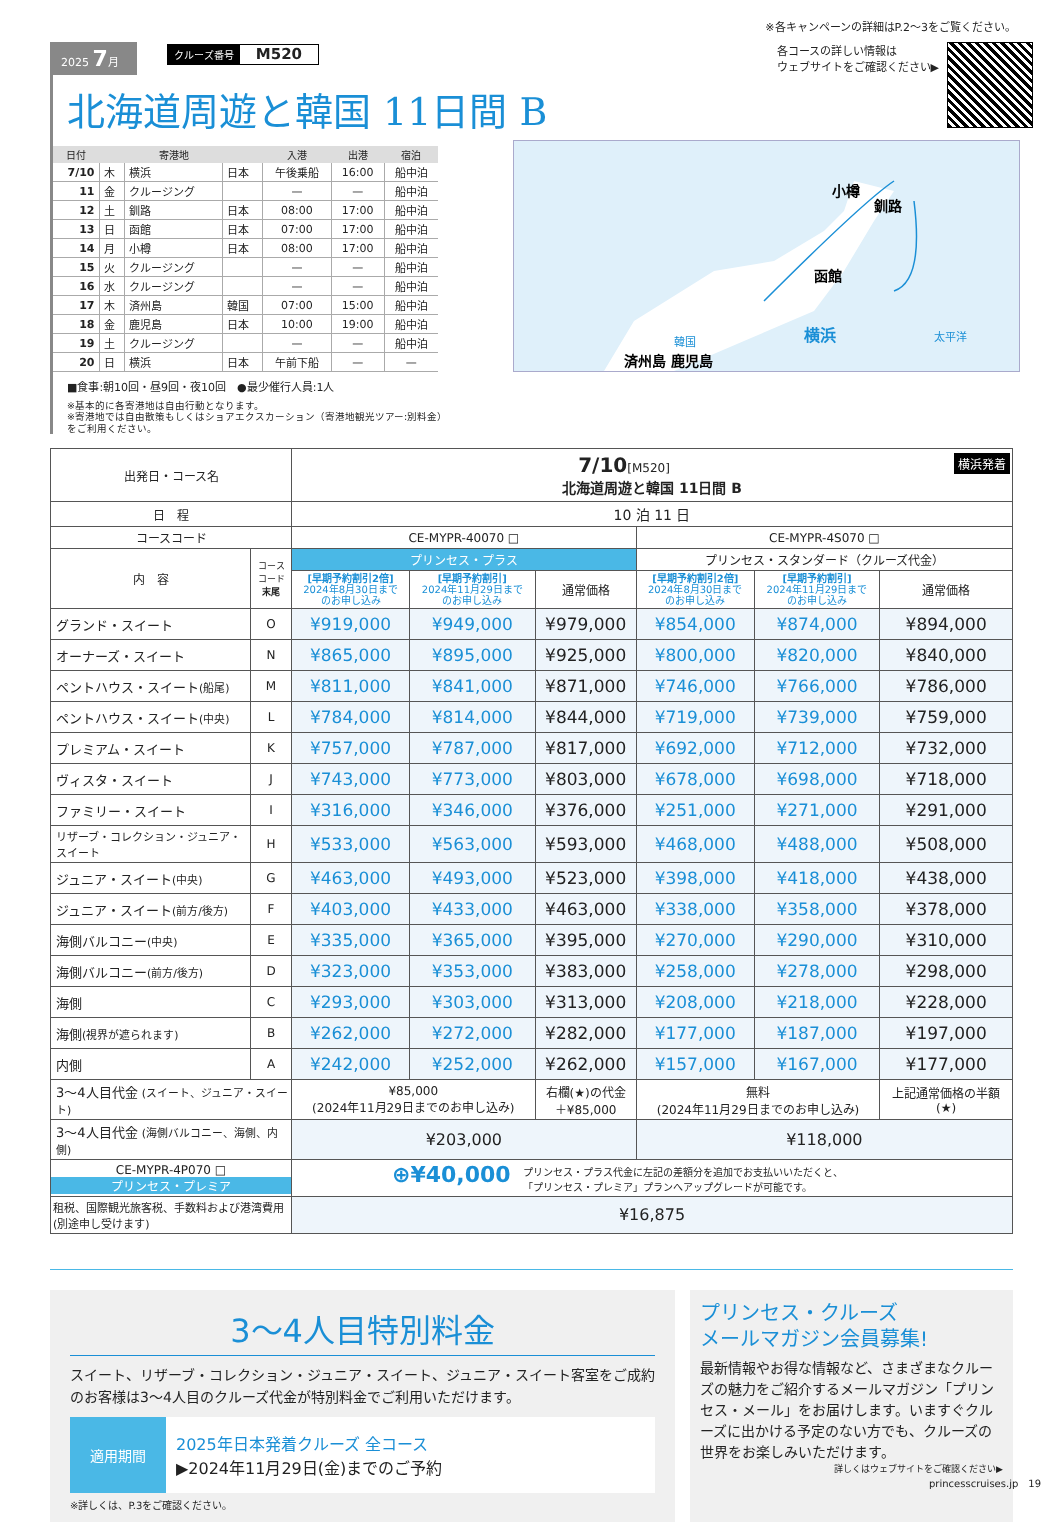※各キャンペーンの詳細はP.2〜3をご覧ください。
2025 7月 クルーズ番号 M520
北海道周遊と韓国 11日間 B
| 日付 | | 寄港地 | | 入港 | 出港 | 宿泊 |
| --- | --- | --- | --- | --- | --- | --- |
| 7/10 | 木 | 横浜 | 日本 | 午後乗船 | 16:00 | 船中泊 |
| 11 | 金 | クルージング | | — | — | 船中泊 |
| 12 | 土 | 釧路 | 日本 | 08:00 | 17:00 | 船中泊 |
| 13 | 日 | 函館 | 日本 | 07:00 | 17:00 | 船中泊 |
| 14 | 月 | 小樽 | 日本 | 08:00 | 17:00 | 船中泊 |
| 15 | 火 | クルージング | | — | — | 船中泊 |
| 16 | 水 | クルージング | | — | — | 船中泊 |
| 17 | 木 | 済州島 | 韓国 | 07:00 | 15:00 | 船中泊 |
| 18 | 金 | 鹿児島 | 日本 | 10:00 | 19:00 | 船中泊 |
| 19 | 土 | クルージング | | — | — | 船中泊 |
| 20 | 日 | 横浜 | 日本 | 午前下船 | — | — |
■食事:朝10回・昼9回・夜10回　●最少催行人員:1人
※基本的に各寄港地は自由行動となります。
※寄港地では自由散策もしくはショアエクスカーション（寄港地観光ツアー:別料金）をご利用ください。
各コースの詳しい情報は
ウェブサイトをご確認ください▶
小樽
釧路
函館
横浜
太平洋
韓国
済州島 鹿児島
| 出発日・コース名 | | 7/10 [M520] 横浜発着 北海道周遊と韓国 11日間 B | | | | | |
| 日 程 | | 10 泊 11 日 | | | | | |
| コースコード | | CE-MYPR-40070 □ | | | CE-MYPR-4S070 □ | | |
| 内 容 | コース コード 末尾 | プリンセス・プラス | | | プリンセス・スタンダード（クルーズ代金） | | |
| | | [早期予約割引2倍] 2024年8月30日まで のお申し込み | [早期予約割引] 2024年11月29日まで のお申し込み | 通常価格 | [早期予約割引2倍] 2024年8月30日まで のお申し込み | [早期予約割引] 2024年11月29日まで のお申し込み | 通常価格 |
| グランド・スイート | O | ¥919,000 | ¥949,000 | ¥979,000 | ¥854,000 | ¥874,000 | ¥894,000 |
| オーナーズ・スイート | N | ¥865,000 | ¥895,000 | ¥925,000 | ¥800,000 | ¥820,000 | ¥840,000 |
| ペントハウス・スイート (船尾) | M | ¥811,000 | ¥841,000 | ¥871,000 | ¥746,000 | ¥766,000 | ¥786,000 |
| ペントハウス・スイート (中央) | L | ¥784,000 | ¥814,000 | ¥844,000 | ¥719,000 | ¥739,000 | ¥759,000 |
| プレミアム・スイート | K | ¥757,000 | ¥787,000 | ¥817,000 | ¥692,000 | ¥712,000 | ¥732,000 |
| ヴィスタ・スイート | J | ¥743,000 | ¥773,000 | ¥803,000 | ¥678,000 | ¥698,000 | ¥718,000 |
| ファミリー・スイート | I | ¥316,000 | ¥346,000 | ¥376,000 | ¥251,000 | ¥271,000 | ¥291,000 |
| リザーブ・コレクション・ジュニア・スイート | H | ¥533,000 | ¥563,000 | ¥593,000 | ¥468,000 | ¥488,000 | ¥508,000 |
| ジュニア・スイート (中央) | G | ¥463,000 | ¥493,000 | ¥523,000 | ¥398,000 | ¥418,000 | ¥438,000 |
| ジュニア・スイート (前方/後方) | F | ¥403,000 | ¥433,000 | ¥463,000 | ¥338,000 | ¥358,000 | ¥378,000 |
| 海側バルコニー (中央) | E | ¥335,000 | ¥365,000 | ¥395,000 | ¥270,000 | ¥290,000 | ¥310,000 |
| 海側バルコニー (前方/後方) | D | ¥323,000 | ¥353,000 | ¥383,000 | ¥258,000 | ¥278,000 | ¥298,000 |
| 海側 | C | ¥293,000 | ¥303,000 | ¥313,000 | ¥208,000 | ¥218,000 | ¥228,000 |
| 海側 (視界が遮られます) | B | ¥262,000 | ¥272,000 | ¥282,000 | ¥177,000 | ¥187,000 | ¥197,000 |
| 内側 | A | ¥242,000 | ¥252,000 | ¥262,000 | ¥157,000 | ¥167,000 | ¥177,000 |
| 3〜4人目代金 (スイート、ジュニア・スイート) | | ¥85,000 (2024年11月29日までのお申し込み) | | 右欄(★)の代金 ＋¥85,000 | 無料 (2024年11月29日までのお申し込み) | | 上記通常価格の半額 (★) |
| 3〜4人目代金 (海側バルコニー、海側、内側) | | ¥203,000 | | | ¥118,000 | | |
| CE-MYPR-4P070 □ プリンセス・プレミア | | ⊕¥40,000 プリンセス・プラス代金に左記の差額分を追加でお支払いいただくと、 「プリンセス・プレミア」プランへアップグレードが可能です。 | | | | | |
| 租税、国際観光旅客税、手数料および港湾費用 (別途申し受けます) | | ¥16,875 | | | | | |
3〜4人目特別料金
スイート、リザーブ・コレクション・ジュニア・スイート、ジュニア・スイート客室をご成約のお客様は3〜4人目のクルーズ代金が特別料金でご利用いただけます。
適用期間
2025年日本発着クルーズ 全コース
▶2024年11月29日(金)までのご予約
※詳しくは、P.3をご確認ください。
プリンセス・クルーズ
メールマガジン会員募集!
最新情報やお得な情報など、さまざまなクルーズの魅力をご紹介するメールマガジン「プリンセス・メール」をお届けします。いますぐクルーズに出かける予定のない方でも、クルーズの世界をお楽しみいただけます。
詳しくはウェブサイトをご確認ください▶
princesscruises.jp　19